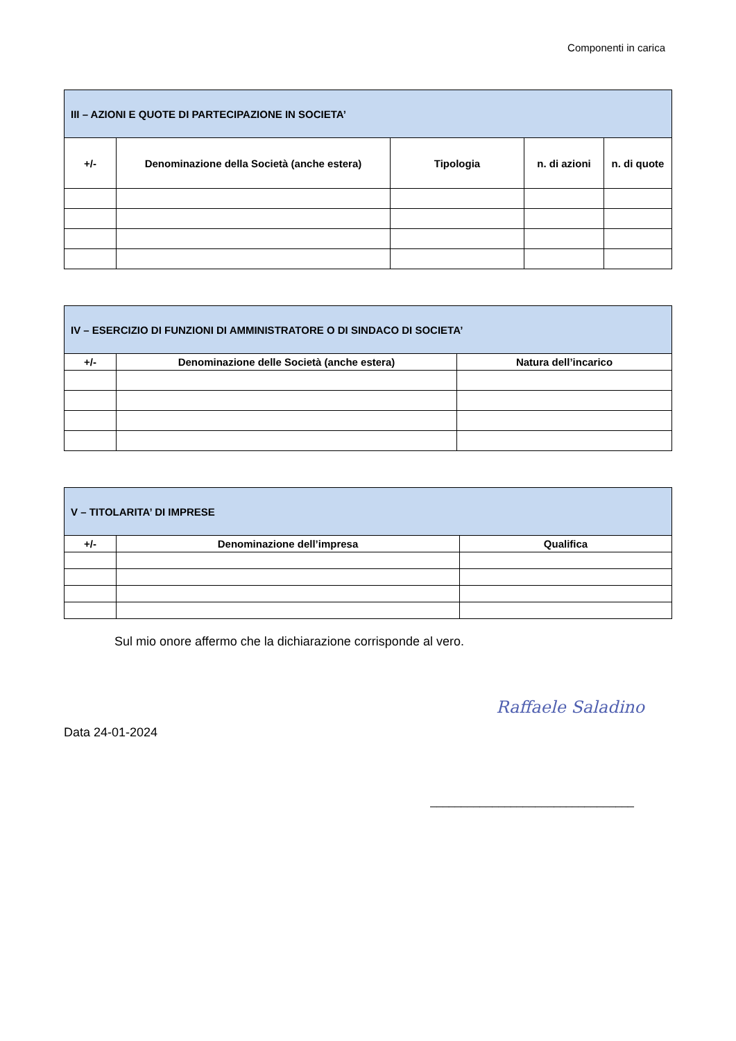Componenti in carica
| III – AZIONI E QUOTE DI PARTECIPAZIONE IN SOCIETA’ | | | | |
| --- | --- | --- | --- | --- |
| +/- | Denominazione della Società (anche estera) | Tipologia | n. di azioni | n. di quote |
| IV – ESERCIZIO DI FUNZIONI DI AMMINISTRATORE O DI SINDACO DI SOCIETA’ | | |
| --- | --- | --- |
| +/- | Denominazione delle Società (anche estera) | Natura dell’incarico |
| V – TITOLARITA’ DI IMPRESE | | |
| --- | --- | --- |
| +/- | Denominazione dell’impresa | Qualifica |
Sul mio onore affermo che la dichiarazione corrisponde al vero.
Data 24-01-2024
Raffaele Saladino
_________________________________